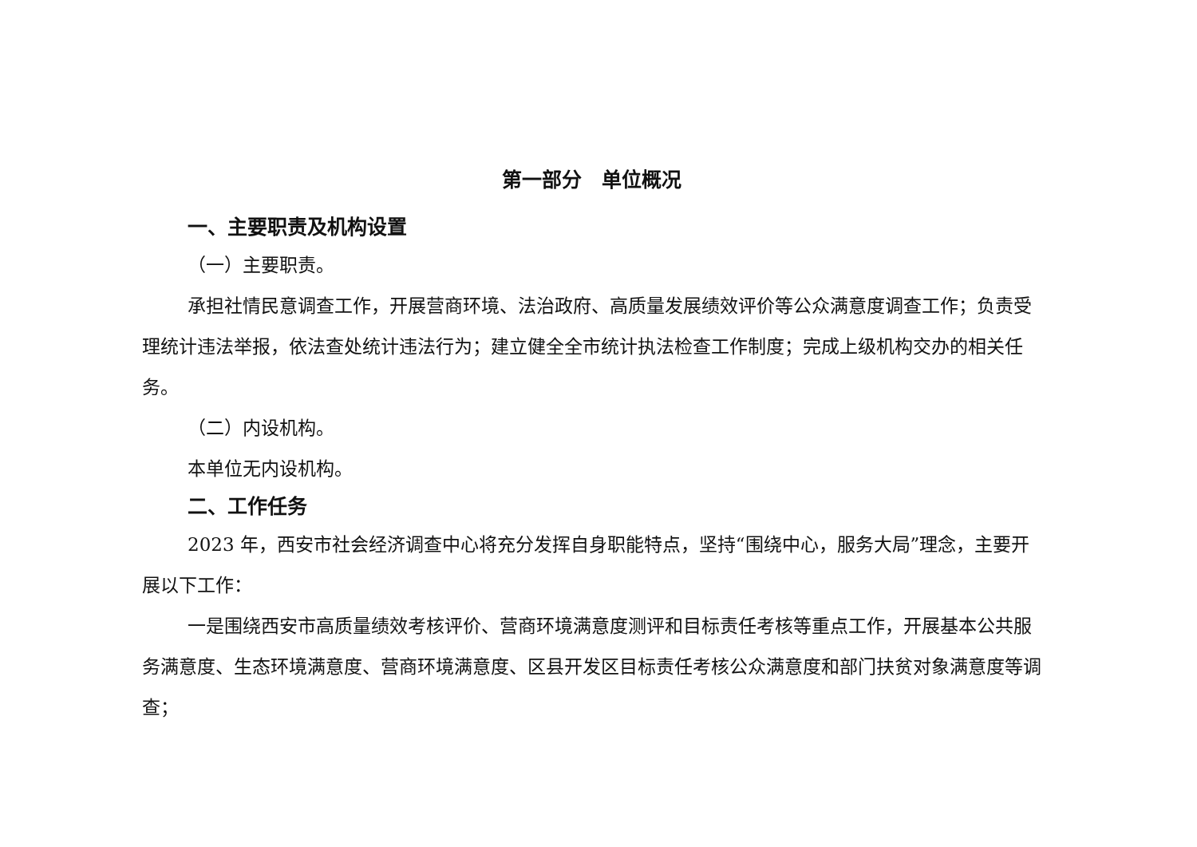第一部分　单位概况
一、主要职责及机构设置
（一）主要职责。
承担社情民意调查工作，开展营商环境、法治政府、高质量发展绩效评价等公众满意度调查工作；负责受理统计违法举报，依法查处统计违法行为；建立健全全市统计执法检查工作制度；完成上级机构交办的相关任务。
（二）内设机构。
本单位无内设机构。
二、工作任务
2023 年，西安市社会经济调查中心将充分发挥自身职能特点，坚持“围绕中心，服务大局”理念，主要开展以下工作：
一是围绕西安市高质量绩效考核评价、营商环境满意度测评和目标责任考核等重点工作，开展基本公共服务满意度、生态环境满意度、营商环境满意度、区县开发区目标责任考核公众满意度和部门扶贫对象满意度等调查；